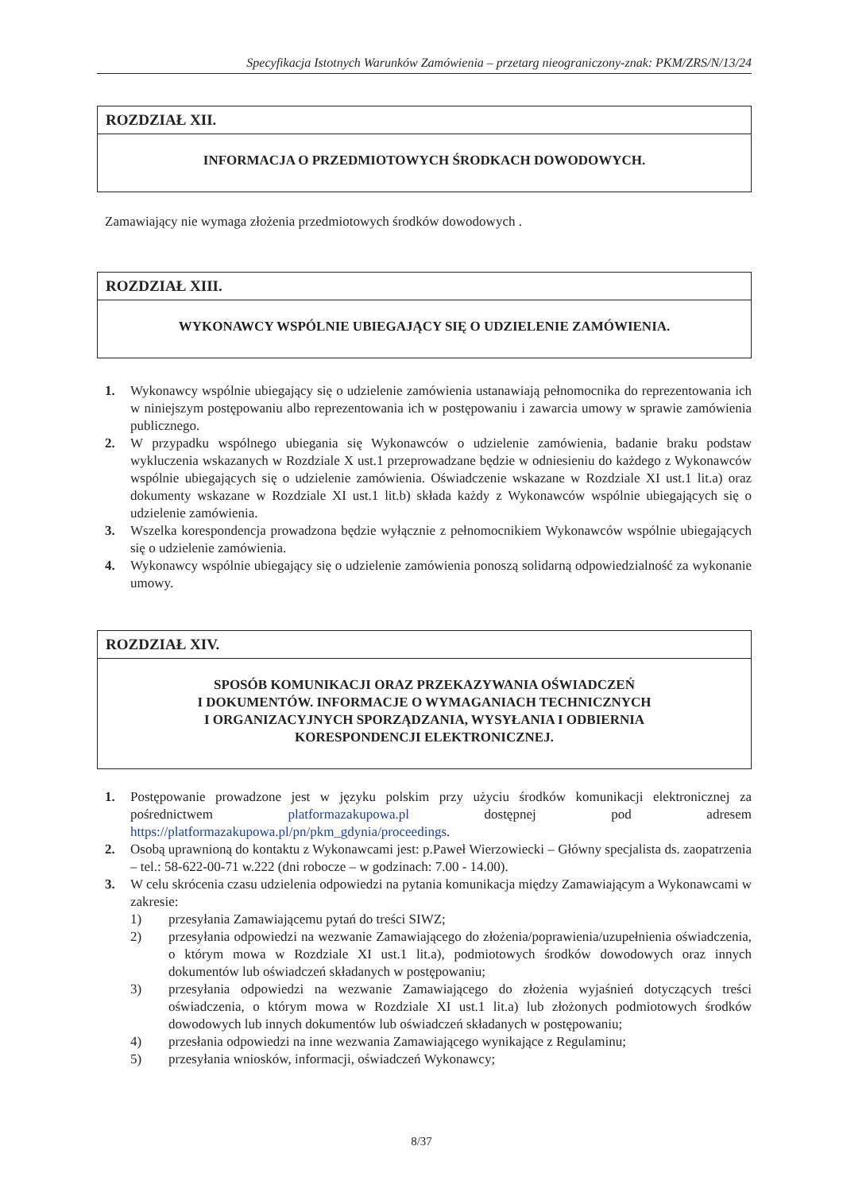Specyfikacja Istotnych Warunków Zamówienia – przetarg nieograniczony-znak: PKM/ZRS/N/13/24
ROZDZIAŁ XII.
INFORMACJA O PRZEDMIOTOWYCH ŚRODKACH DOWODOWYCH.
Zamawiający nie wymaga złożenia przedmiotowych środków dowodowych .
ROZDZIAŁ XIII.
WYKONAWCY WSPÓLNIE UBIEGAJĄCY SIĘ O UDZIELENIE ZAMÓWIENIA.
1. Wykonawcy wspólnie ubiegający się o udzielenie zamówienia ustanawiają pełnomocnika do reprezentowania ich w niniejszym postępowaniu albo reprezentowania ich w postępowaniu i zawarcia umowy w sprawie zamówienia publicznego.
2. W przypadku wspólnego ubiegania się Wykonawców o udzielenie zamówienia, badanie braku podstaw wykluczenia wskazanych w Rozdziale X ust.1 przeprowadzane będzie w odniesieniu do każdego z Wykonawców wspólnie ubiegających się o udzielenie zamówienia. Oświadczenie wskazane w Rozdziale XI ust.1 lit.a) oraz dokumenty wskazane w Rozdziale XI ust.1 lit.b) składa każdy z Wykonawców wspólnie ubiegających się o udzielenie zamówienia.
3. Wszelka korespondencja prowadzona będzie wyłącznie z pełnomocnikiem Wykonawców wspólnie ubiegających się o udzielenie zamówienia.
4. Wykonawcy wspólnie ubiegający się o udzielenie zamówienia ponoszą solidarną odpowiedzialność za wykonanie umowy.
ROZDZIAŁ XIV.
SPOSÓB KOMUNIKACJI ORAZ PRZEKAZYWANIA OŚWIADCZEŃ
I DOKUMENTÓW. INFORMACJE O WYMAGANIACH TECHNICZNYCH
I ORGANIZACYJNYCH SPORZĄDZANIA, WYSYŁANIA I ODBIERNIA
KORESPONDENCJI ELEKTRONICZNEJ.
1. Postępowanie prowadzone jest w języku polskim przy użyciu środków komunikacji elektronicznej za pośrednictwem platformazakupowa.pl dostępnej pod adresem https://platformazakupowa.pl/pn/pkm_gdynia/proceedings.
2. Osobą uprawnioną do kontaktu z Wykonawcami jest: p.Paweł Wierzowiecki – Główny specjalista ds. zaopatrzenia – tel.: 58-622-00-71 w.222 (dni robocze – w godzinach: 7.00 - 14.00).
3. W celu skrócenia czasu udzielenia odpowiedzi na pytania komunikacja między Zamawiającym a Wykonawcami w zakresie:
1) przesyłania Zamawiającemu pytań do treści SIWZ;
2) przesyłania odpowiedzi na wezwanie Zamawiającego do złożenia/poprawienia/uzupełnienia oświadczenia, o którym mowa w Rozdziale XI ust.1 lit.a), podmiotowych środków dowodowych oraz innych dokumentów lub oświadczeń składanych w postępowaniu;
3) przesyłania odpowiedzi na wezwanie Zamawiającego do złożenia wyjaśnień dotyczących treści oświadczenia, o którym mowa w Rozdziale XI ust.1 lit.a) lub złożonych podmiotowych środków dowodowych lub innych dokumentów lub oświadczeń składanych w postępowaniu;
4) przesłania odpowiedzi na inne wezwania Zamawiającego wynikające z Regulaminu;
5) przesyłania wniosków, informacji, oświadczeń Wykonawcy;
8/37